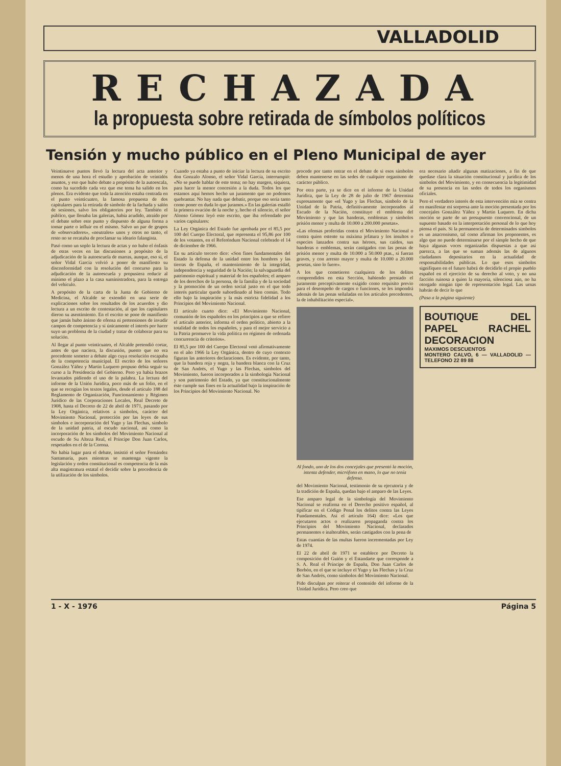VALLADOLID
RECHAZADA
la propuesta sobre retirada de símbolos políticos
Tensión y mucho público en el Pleno Municipal de ayer
Veintinueve puntos llevó la lectura del acta anterior y menos de una hora el estudio y aprobación de veintidós asuntos, y eso que hubo debate a propósito de la autoescala, como ha sucedido cada vez que ese tema ha salido en los plenos. Era evidente que toda la atención estaba centrada en el punto veinticuatro, la famosa propuesta de dos capitulares para la retirada de símbolo de la fachada y salón de sesiones, salvo los obligatorios por ley. También el público, que llenaba las galerías, había acudido, atraído por el debate sobre este punto y dispuesto de alguna forma a tomar parte o influir en el mismo. Salvo un par de grupos de «observadores», «neutrales» unos y otros no tanto, el resto no se recataba de proclamar su ideario falangista.
Pasó como un soplo la lectura de actas y no hubo el énfasis de otras veces en las discusiones a propósito de la adjudicación de la autoescuela de marras, aunque, eso sí, el señor Vidal García volvió a poner de manifiesto su disconformidad con la resolución del concurso para la adjudicación de la autoescuela y propusiera reducir al mínimo el plazo a la casa suministradora, para la entrega del vehículo.
A propósito de la carta de la Junta de Gobierno de Medicina, el Alcalde se extendió en una serie de explicaciones sobre los resultados de los acuerdos y dio lectura a un escrito de contestación, al que los capitulares dieron su asentimiento. En el escrito se pone de manifiesto que jamás hubo ánimo de ofensa ni pretensiones de invadir campos de competencia y sí únicamente el interés por hacer suyo un problema de la ciudad y tratar de colaborar para su solución.
Al llegar al punto veinticuatro, el Alcalde pretendió cortar, antes de que naciera, la discusión, puesto que no era procedente someter a debate algo cuya resolución escapaba de la competencia municipal. El escrito de los señores González Yáñez y Martín Luquero propuso debía seguir su curso a la Presidencia del Gobierno. Pero ya había brazos levantados pidiendo el uso de la palabra. La lectura del informe de la Unión Jurídica, poco más de un folio, en el que se recogían los textos legales, desde el artículo 188 del Reglamento de Organización, Funcionamiento y Régimen Jurídico de las Corporaciones Locales, Real Decreto de 1908, hasta el Decreto de 22 de abril de 1971, pasando por la Ley Orgánica, relativos a símbolos, carácter del Movimiento Nacional, protección por las leyes de sus símbolos e incorporación del Yugo y las Flechas, símbolo de la unidad patria, al escudo nacional, así como la incorporación de los símbolos del Movimiento Nacional al escudo de Su Alteza Real, el Príncipe Don Juan Carlos, respetados en el de la Corona.
No había lugar para el debate, insistió el señor Fernández Santamaría, pues mientras se mantenga vigente la legislación y orden constitucional es competencia de la más alta magistratura estatal el decidir sobre la procedencia de la utilización de los símbolos.
Cuando ya estaba a punto de iniciar la lectura de su escrito don Gonzalo Alonso, el señor Vidal García, interrumpió: «No se puede hablar de este tema; no hay margen, siquiera, para hacer la menor concesión a la duda. Todos los que estamos aquí hemos hecho un juramento que no podemos quebrantar. No hay nada que debatir, porque eso sería tanto como poner en duda lo que juramos.» En las galerías estalló la primera ovación de la noche y, hecho el silencio, el señor Alonso Gómez leyó este escrito, que iba refrendado por varios capitulares:
La Ley Orgánica del Estado fue aprobada por el 85,5 por 100 del Cuerpo Electoral, que representa el 95,86 por 100 de los votantes, en el Referéndum Nacional celebrado el 14 de diciembre de 1966.
En su artículo tercero dice: «Son fines fundamentales del Estado la defensa de la unidad entre los hombres y las tierras de España, el mantenimiento de la integridad, independencia y seguridad de la Nación; la salvaguardia del patrimonio espiritual y material de los españoles; el amparo de los derechos de la persona, de la familia y de la sociedad y la promoción de un orden social justo en el que todo interés particular quede subordinado al bien común. Todo ello bajo la inspiración y la más estricta fidelidad a los Principios del Movimiento Nacional.
El artículo cuarto dice: «El Movimiento Nacional, comunión de los españoles en los principios a que se refiere el artículo anterior, informa el orden político, abierto a la totalidad de todos los españoles, y para el mejor servicio a la Patria promueve la vida política en régimen de ordenada concurrencia de criterios».
El 85,5 por 100 del Cuerpo Electoral votó afirmativamente en el año 1966 la Ley Orgánica, dentro de cuyo contexto figuran las anteriores declaraciones. Es evidente, por tanto, que la bandera roja y negra, la bandera blanca con la Cruz de San Andrés, el Yugo y las Flechas, símbolos del Movimiento, fueron incorporados a la simbología Nacional y son patrimonio del Estado, ya que constitucionalmente éste cumple sus fines en la actualidad bajo la inspiración de los Principios del Movimiento Nacional. No
procede por tanto entrar en el debate de si esos símbolos deben mantenerse en las sedes de cualquier organismo de carácter público.
Por otra parte, ya se dice en el informe de la Unidad Jurídica, que la Ley de 28 de julio de 1967 determina expresamente que «el Yugo y las Flechas, símbolo de la Unidad de la Patria, definitivamente incorporados al Escudo de la Nación, constituye el emblema del Movimiento y que las banderas, emblemas y símbolos prisión menor y multa de 10.000 a 200.000 pesetas».
«Las ofensas proferidas contra el Movimiento Nacional o contra quien ostente su máxima jefatura y los insultos o especies lanzados contra sus héroes, sus caídos, sus banderas o emblemas, serán castigados con las penas de prisión menor y multa de 10.000 a 50.000 ptas., si fueran graves, y con arresto mayor y multa de 10.000 a 20.000 pesetas, sino lo fuere».
A los que cometieren cualquiera de los delitos comprendidos en esta Sección, habiendo prestado el juramento preceptivamente exigido como requisito previo para el desempeño de cargos o funciones, se les impondrá además de las penas señaladas en los artículos precedentes, la de inhabilitación especial».
Al fondo, uno de los dos concejales que presentó la moción, intenta defender, micrófono en mano, lo que no tenía defensa.
del Movimiento Nacional, testimonio de su ejecutoria y de la tradición de España, quedan bajo el amparo de las Leyes.
Ese amparo legal de la simbología del Movimiento Nacional se reafirma en el Derecho positivo español, al tipificar en el Código Penal los delitos contra las Leyes Fundamentales. Así el artículo 164) dice: «Los que ejecutaren actos o realizaren propaganda contra los Principios del Movimiento Nacional, declarados permanentes e inalterables, serán castigados con la pena de
Estas cuantías de las multas fueron incrementadas por Ley de 1974.
El 22 de abril de 1971 se establece por Decreto la composición del Guión y el Estandarte que corresponde a S. A. Real el Príncipe de España, Don Juan Carlos de Borbón, en el que se incluye el Yugo y las Flechas y la Cruz de San Andrés, como símbolos del Movimiento Nacional.
Pido disculpas por reiterar el contenido del informe de la Unidad Jurídica. Pero creo que
era necesario añadir algunas matizaciones, a fin de que quedase clara la situación constitucional y jurídica de los símbolos del Movimiento, y en consecuencia la legitimidad de su presencia en las sedes de todos los organismos oficiales.
Pero el verdadero interés de esta intervención mía se centra en manifestar mi sorpresa ante la moción presentada por los concejales González Yáñez y Martín Luquero. En dicha moción se parte de un presupuesto convencional, de un supuesto basado en la interpretación personal de lo que hoy piensa el país. Si la permanencia de determinados símbolos es un anacronismo, tal como afirman los proponentes, es algo que no puede determinarse por el simple hecho de que haya algunas voces organizadas dispuestas a que así parezca, a las que se suman además las de algunos ciudadanos depositarios en la actualidad de responsabilidades públicas. Lo que esos símbolos signifiquen en el futuro habrá de decidirlo el propio pueblo español en el ejercicio de su derecho al voto, y no una facción ruinosa a quien la mayoría, silenciosa aún, no ha otorgado ningún tipo de representación legal. Las urnas habrán de decir lo que
(Pasa a la página siguiente)
BOUTIQUE DEL PAPEL RACHEL DECORACION
MAXIMOS DESCUENTOS
MONTERO CALVO, 6 — VALLADOLID — TELEFONO 22 89 88
1 - X - 1976 Página 5